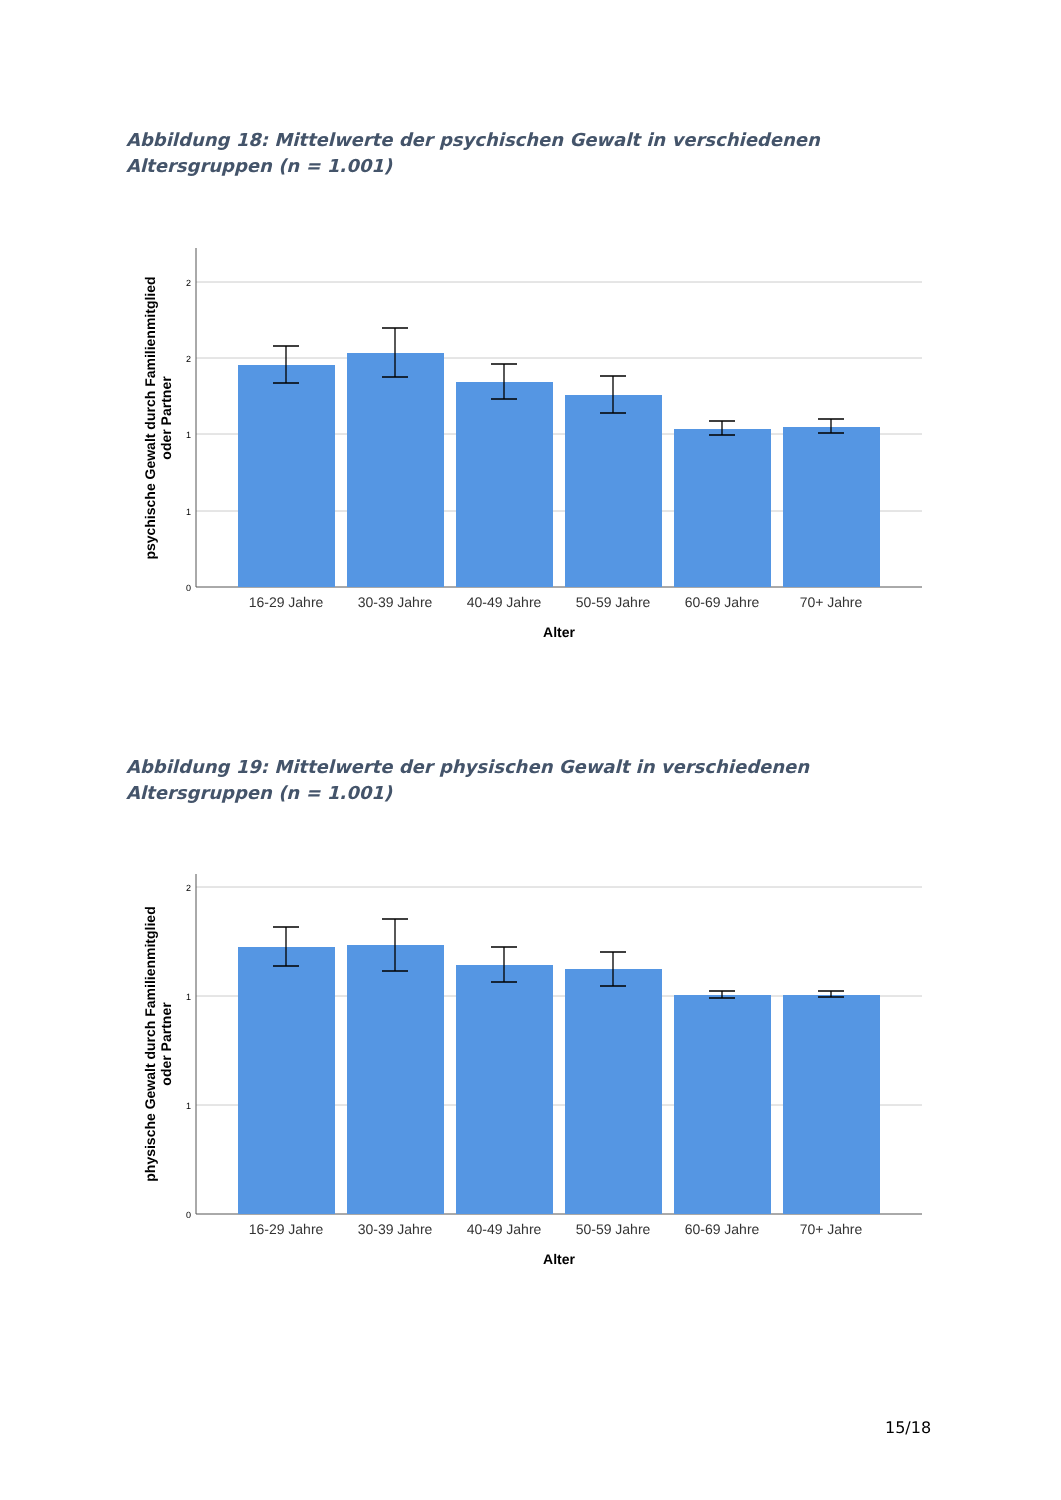Abbildung 18: Mittelwerte der psychischen Gewalt in verschiedenen Altersgruppen (n = 1.001)
2
2
1
1
0
16-29 Jahre
30-39 Jahre
40-49 Jahre
50-59 Jahre
60-69 Jahre
70+ Jahre
Alter
psychische Gewalt durch Familienmitglied
oder Partner
Abbildung 19: Mittelwerte der physischen Gewalt in verschiedenen Altersgruppen (n = 1.001)
2
1
1
0
16-29 Jahre
30-39 Jahre
40-49 Jahre
50-59 Jahre
60-69 Jahre
70+ Jahre
Alter
physische Gewalt durch Familienmitglied
oder Partner
15/18